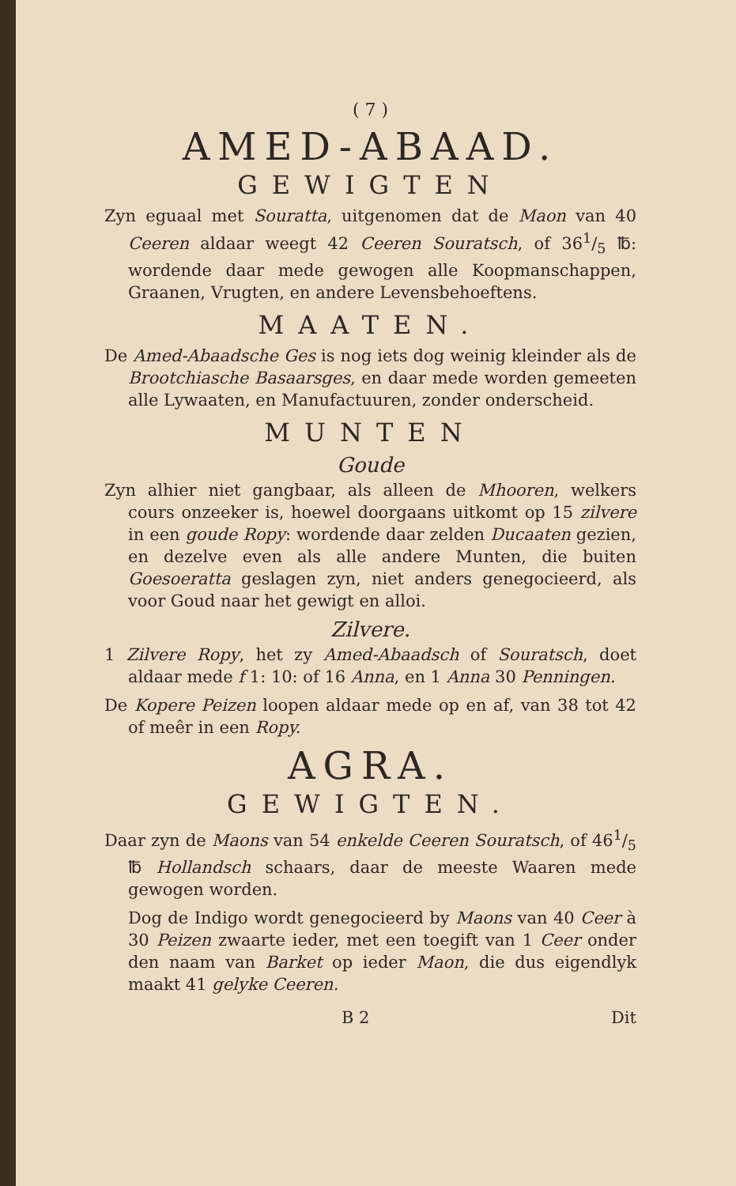( 7 )
AMED-ABAAD.
GEWIGTEN
Zyn eguaal met Souratta, uitgenomen dat de Maon van 40 Ceeren aldaar weegt 42 Ceeren Souratsch, of 361/5 ℔: wordende daar mede gewogen alle Koopmanschappen, Graanen, Vrugten, en andere Levensbehoeftens.
MAATEN.
De Amed-Abaadsche Ges is nog iets dog weinig kleinder als de Brootchiasche Basaarsges, en daar mede worden gemeeten alle Lywaaten, en Manufactuuren, zonder onderscheid.
MUNTEN
Goude
Zyn alhier niet gangbaar, als alleen de Mhooren, welkers cours onzeeker is, hoewel doorgaans uitkomt op 15 zilvere in een goude Ropy: wordende daar zelden Ducaaten gezien, en dezelve even als alle andere Munten, die buiten Goesoeratta geslagen zyn, niet anders genegocieerd, als voor Goud naar het gewigt en alloi.
Zilvere.
1 Zilvere Ropy, het zy Amed-Abaadsch of Souratsch, doet aldaar mede f 1: 10: of 16 Anna, en 1 Anna 30 Penningen.
De Kopere Peizen loopen aldaar mede op en af, van 38 tot 42 of meêr in een Ropy.
AGRA.
GEWIGTEN.
Daar zyn de Maons van 54 enkelde Ceeren Souratsch, of 461/5 ℔ Hollandsch schaars, daar de meeste Waaren mede gewogen worden.
Dog de Indigo wordt genegocieerd by Maons van 40 Ceer à 30 Peizen zwaarte ieder, met een toegift van 1 Ceer onder den naam van Barket op ieder Maon, die dus eigendlyk maakt 41 gelyke Ceeren.
B 2 Dit